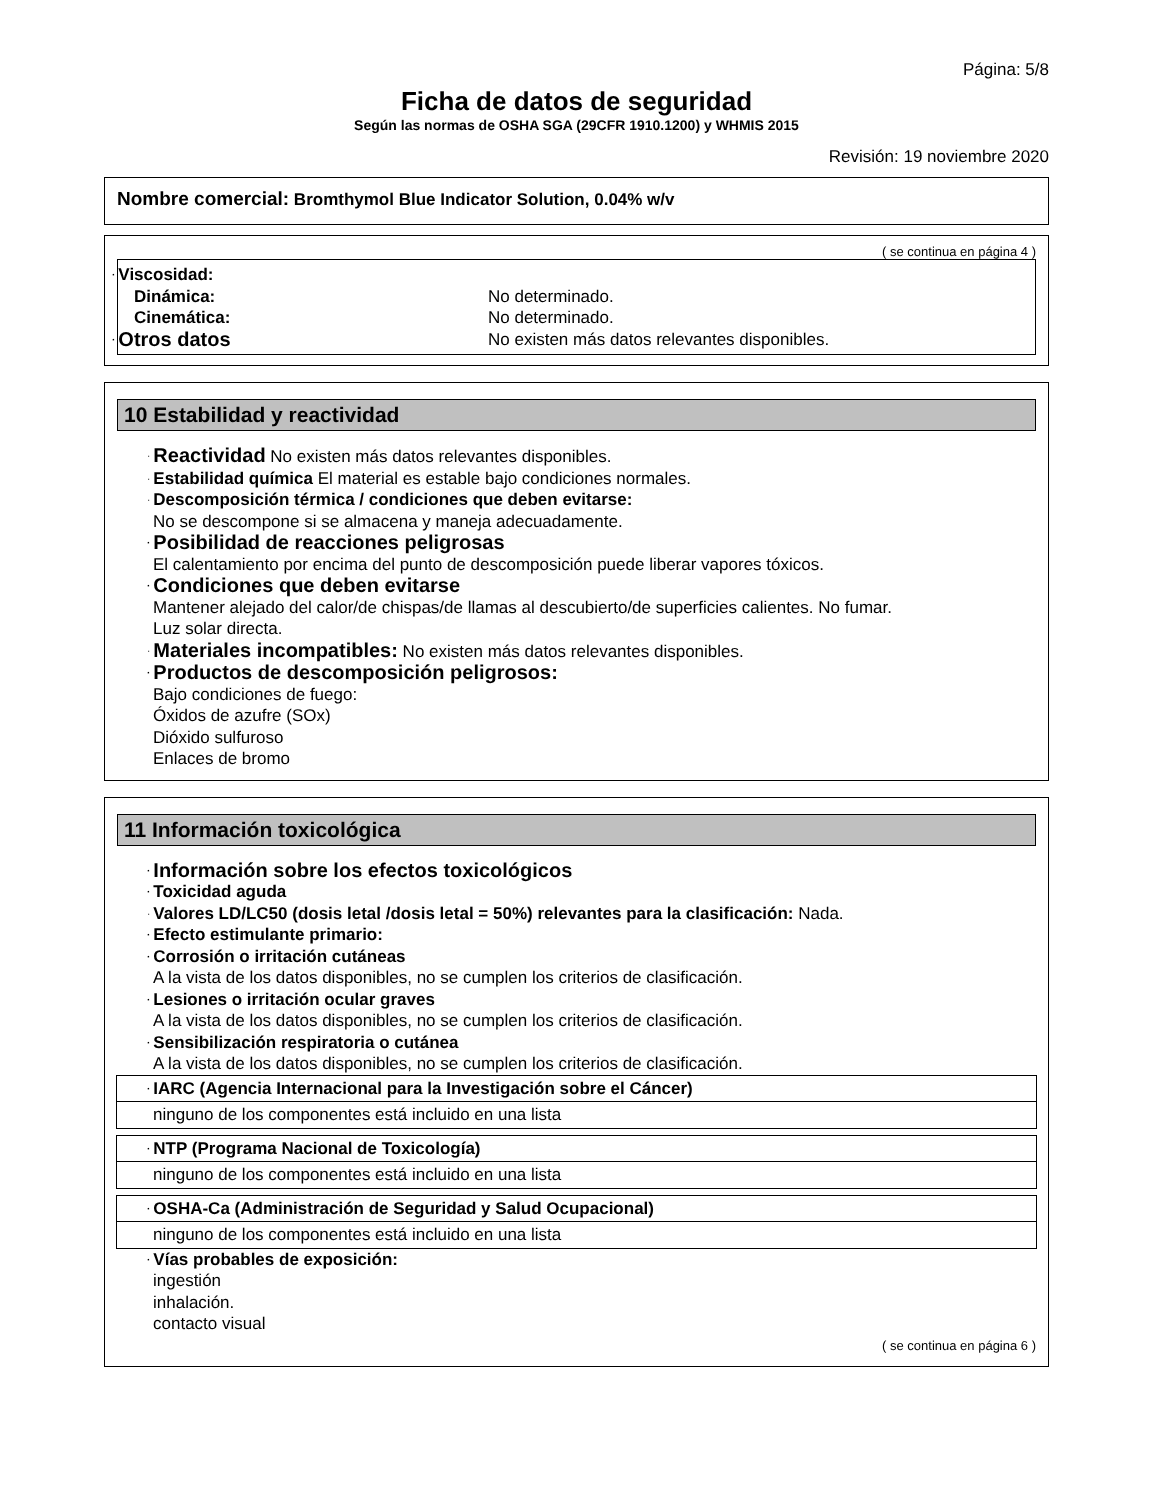Página: 5/8
Ficha de datos de seguridad
Según las normas de OSHA SGA (29CFR 1910.1200) y WHMIS 2015
Revisión: 19 noviembre 2020
Nombre comercial: Bromthymol Blue Indicator Solution, 0.04% w/v
( se continua en página 4 )
· Viscosidad:
Dinámica: No determinado.
Cinemática: No determinado.
· Otros datos
No existen más datos relevantes disponibles.
10 Estabilidad y reactividad
· Reactividad No existen más datos relevantes disponibles.
· Estabilidad química El material es estable bajo condiciones normales.
· Descomposición térmica / condiciones que deben evitarse:
No se descompone si se almacena y maneja adecuadamente.
· Posibilidad de reacciones peligrosas
El calentamiento por encima del punto de descomposición puede liberar vapores tóxicos.
· Condiciones que deben evitarse
Mantener alejado del calor/de chispas/de llamas al descubierto/de superficies calientes. No fumar.
Luz solar directa.
· Materiales incompatibles: No existen más datos relevantes disponibles.
· Productos de descomposición peligrosos:
Bajo condiciones de fuego:
Óxidos de azufre (SOx)
Dióxido sulfuroso
Enlaces de bromo
11 Información toxicológica
· Información sobre los efectos toxicológicos
· Toxicidad aguda
· Valores LD/LC50 (dosis letal /dosis letal = 50%) relevantes para la clasificación: Nada.
· Efecto estimulante primario:
· Corrosión o irritación cutáneas
A la vista de los datos disponibles, no se cumplen los criterios de clasificación.
· Lesiones o irritación ocular graves
A la vista de los datos disponibles, no se cumplen los criterios de clasificación.
· Sensibilización respiratoria o cutánea
A la vista de los datos disponibles, no se cumplen los criterios de clasificación.
· IARC (Agencia Internacional para la Investigación sobre el Cáncer)
ninguno de los componentes está incluido en una lista
· NTP (Programa Nacional de Toxicología)
ninguno de los componentes está incluido en una lista
· OSHA-Ca (Administración de Seguridad y Salud Ocupacional)
ninguno de los componentes está incluido en una lista
· Vías probables de exposición:
ingestión
inhalación.
contacto visual
( se continua en página 6 )